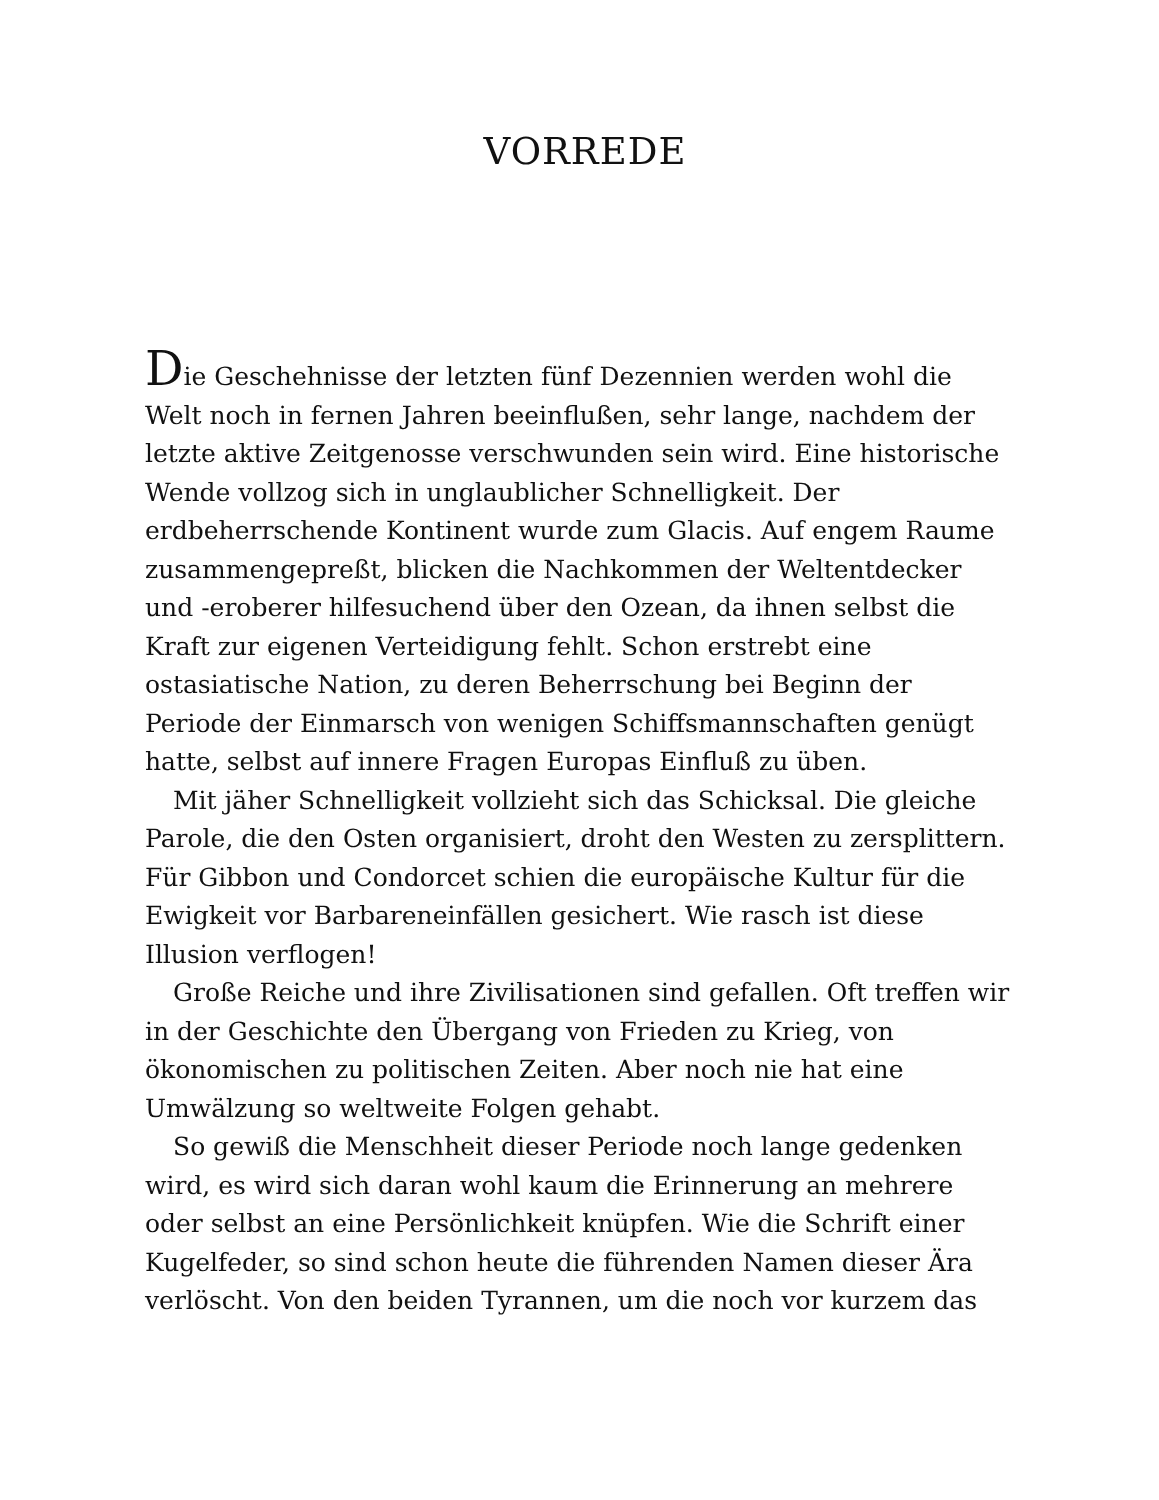VORREDE
Die Geschehnisse der letzten fünf Dezennien werden wohl die Welt noch in fernen Jahren beeinflußen, sehr lange, nachdem der letzte aktive Zeitgenosse verschwunden sein wird. Eine historische Wende vollzog sich in unglaublicher Schnelligkeit. Der erdbeherrschende Kontinent wurde zum Glacis. Auf engem Raume zusammengepreßt, blicken die Nachkommen der Weltentdecker und -eroberer hilfesuchend über den Ozean, da ihnen selbst die Kraft zur eigenen Verteidigung fehlt. Schon erstrebt eine ostasiatische Nation, zu deren Beherrschung bei Beginn der Periode der Einmarsch von wenigen Schiffsmannschaften genügt hatte, selbst auf innere Fragen Europas Einfluß zu üben.
Mit jäher Schnelligkeit vollzieht sich das Schicksal. Die gleiche Parole, die den Osten organisiert, droht den Westen zu zersplittern. Für Gibbon und Condorcet schien die europäische Kultur für die Ewigkeit vor Barbareneinfällen gesichert. Wie rasch ist diese Illusion verflogen!
Große Reiche und ihre Zivilisationen sind gefallen. Oft treffen wir in der Geschichte den Übergang von Frieden zu Krieg, von ökonomischen zu politischen Zeiten. Aber noch nie hat eine Umwälzung so weltweite Folgen gehabt.
So gewiß die Menschheit dieser Periode noch lange gedenken wird, es wird sich daran wohl kaum die Erinnerung an mehrere oder selbst an eine Persönlichkeit knüpfen. Wie die Schrift einer Kugelfeder, so sind schon heute die führenden Namen dieser Ära verlöscht. Von den beiden Tyrannen, um die noch vor kurzem das